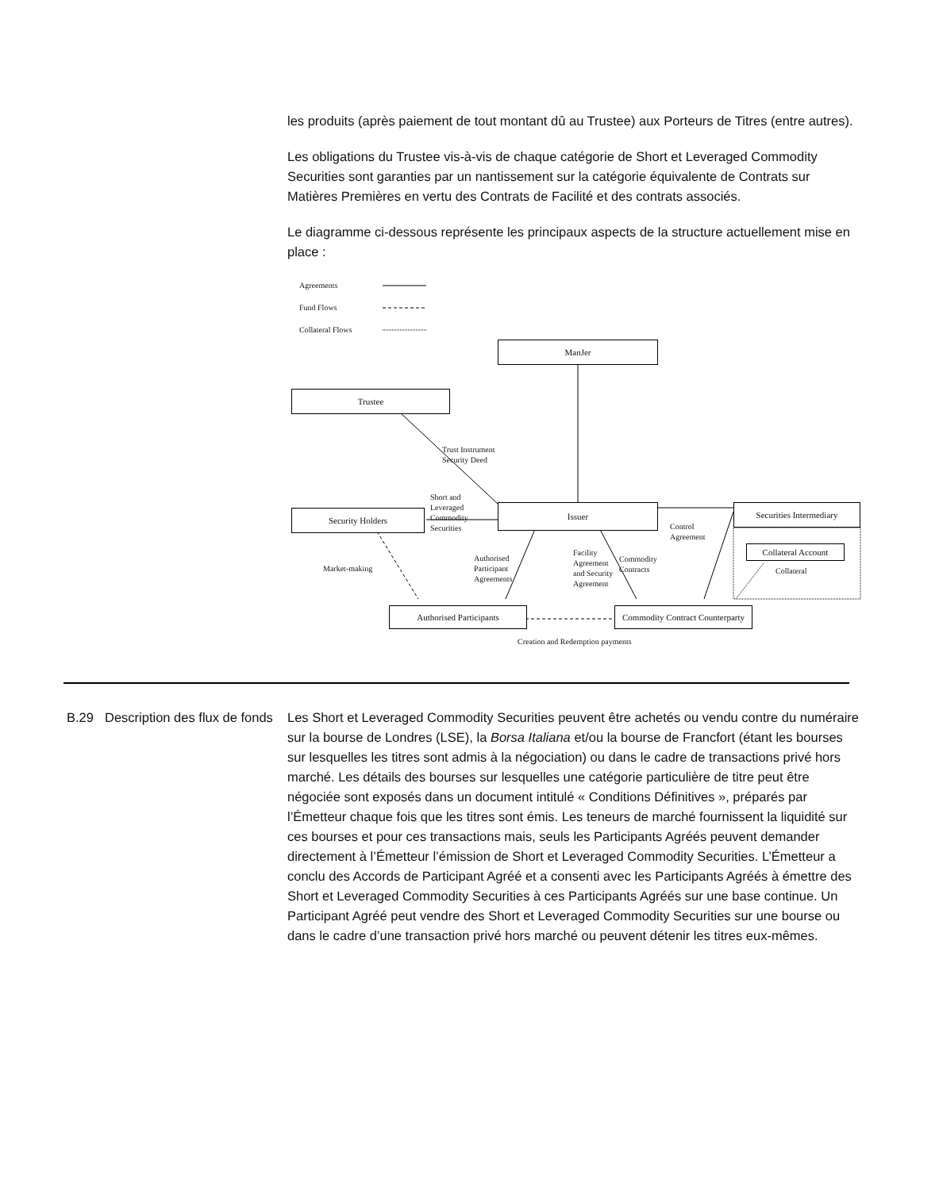les produits (après paiement de tout montant dû au Trustee) aux Porteurs de Titres (entre autres).
Les obligations du Trustee vis-à-vis de chaque catégorie de Short et Leveraged Commodity Securities sont garanties par un nantissement sur la catégorie équivalente de Contrats sur Matières Premières en vertu des Contrats de Facilité et des contrats associés.
Le diagramme ci-dessous représente les principaux aspects de la structure actuellement mise en place :
Agreements
Fund Flows
Collateral Flows
ManJer
Trustee
Trust Instrument
Security Deed
Short and
Leveraged
Commodity
Securities
Security Holders
Issuer Securities Intermediary
Control
Agreement
Collateral Account
Collateral
Market-making
Authorised
Participant
Agreements
Facility
Agreement
and Security
Agreement
Commodity
Contracts
Authorised Participants
Commodity Contract Counterparty
Creation and Redemption payments
B.29 Description des flux de fonds
Les Short et Leveraged Commodity Securities peuvent être achetés ou vendu contre du numéraire sur la bourse de Londres (LSE), la Borsa Italiana et/ou la bourse de Francfort (étant les bourses sur lesquelles les titres sont admis à la négociation) ou dans le cadre de transactions privé hors marché. Les détails des bourses sur lesquelles une catégorie particulière de titre peut être négociée sont exposés dans un document intitulé « Conditions Définitives », préparés par l’Émetteur chaque fois que les titres sont émis. Les teneurs de marché fournissent la liquidité sur ces bourses et pour ces transactions mais, seuls les Participants Agréés peuvent demander directement à l’Émetteur l’émission de Short et Leveraged Commodity Securities. L’Émetteur a conclu des Accords de Participant Agréé et a consenti avec les Participants Agréés à émettre des Short et Leveraged Commodity Securities à ces Participants Agréés sur une base continue. Un Participant Agréé peut vendre des Short et Leveraged Commodity Securities sur une bourse ou dans le cadre d’une transaction privé hors marché ou peuvent détenir les titres eux-mêmes.